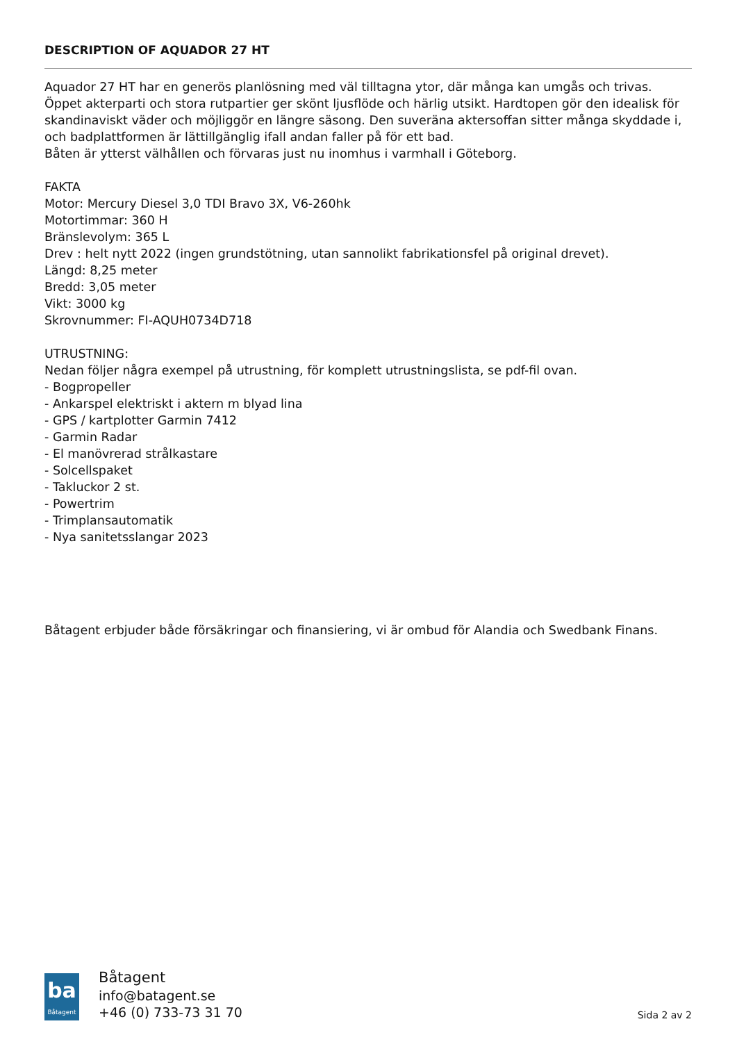DESCRIPTION OF AQUADOR 27 HT
Aquador 27 HT har en generös planlösning med väl tilltagna ytor, där många kan umgås och trivas.
Öppet akterparti och stora rutpartier ger skönt ljusflöde och härlig utsikt. Hardtopen gör den idealisk för skandinaviskt väder och möjliggör en längre säsong. Den suveräna aktersoffan sitter många skyddade i, och badplattformen är lättillgänglig ifall andan faller på för ett bad.
Båten är ytterst välhållen och förvaras just nu inomhus i varmhall i Göteborg.
FAKTA
Motor: Mercury Diesel 3,0 TDI Bravo 3X, V6-260hk
Motortimmar: 360 H
Bränslevolym: 365 L
Drev : helt nytt 2022 (ingen grundstötning, utan sannolikt fabrikationsfel på original drevet).
Längd: 8,25 meter
Bredd: 3,05 meter
Vikt: 3000 kg
Skrovnummer: FI-AQUH0734D718
UTRUSTNING:
Nedan följer några exempel på utrustning, för komplett utrustningslista, se pdf-fil ovan.
- Bogpropeller
- Ankarspel elektriskt i aktern m blyad lina
- GPS / kartplotter Garmin 7412
- Garmin Radar
- El manövrerad strålkastare
- Solcellspaket
- Takluckor 2 st.
- Powertrim
- Trimplansautomatik
- Nya sanitetsslangar 2023
Båtagent erbjuder både försäkringar och finansiering, vi är ombud för Alandia och Swedbank Finans.
ba
Båtagent
Båtagent
info@batagent.se
+46 (0) 733-73 31 70
Sida 2 av 2